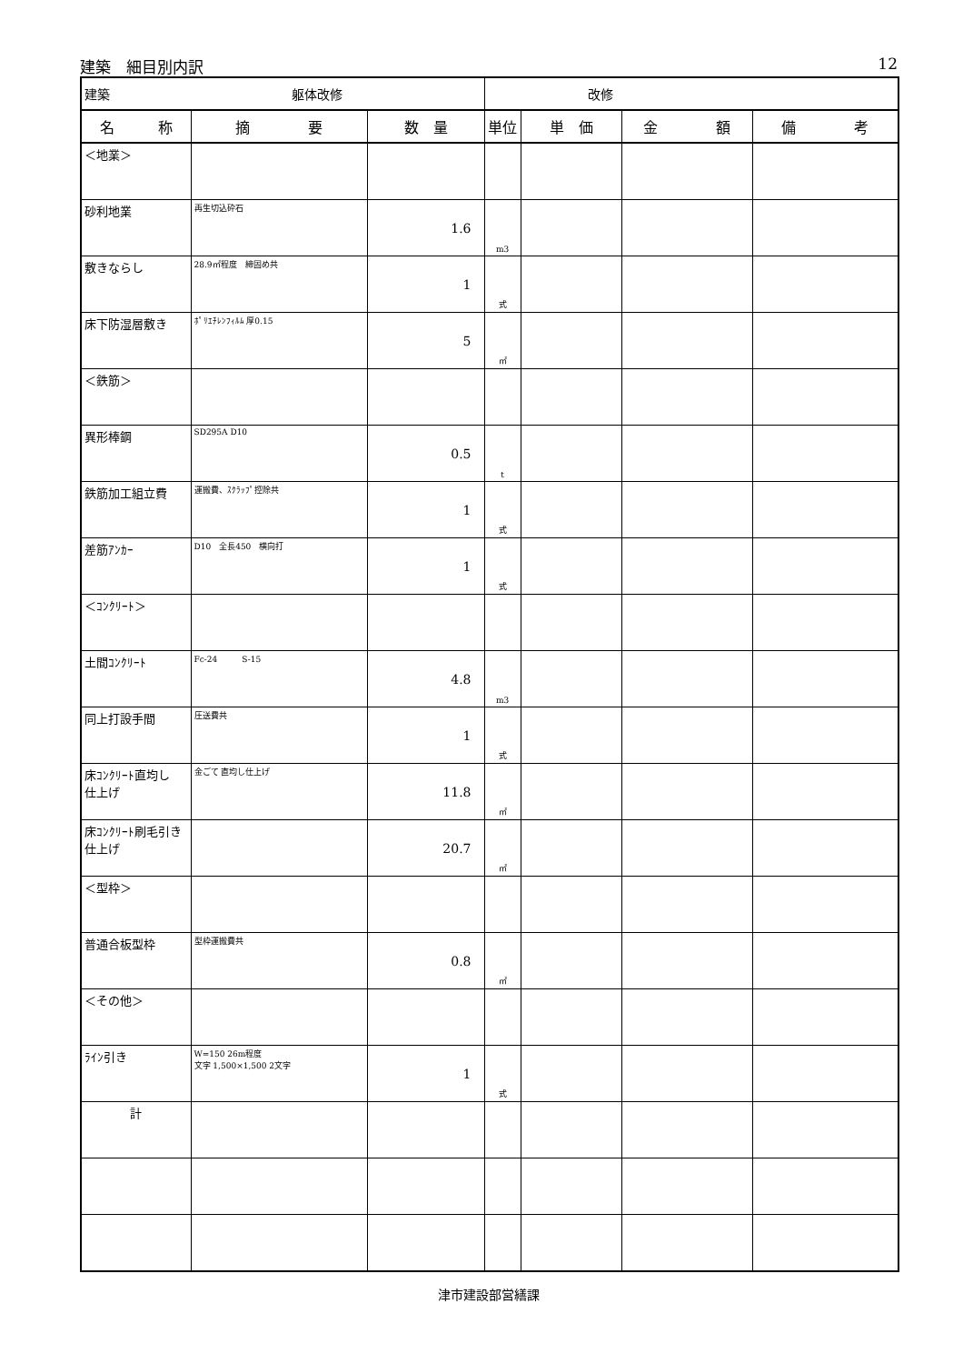建築　細目別内訳 12
| 建築 躯体改修 | | | 改修 | | | |
| 名 称 | 摘 要 | 数 量 | 単位 | 単 価 | 金 額 | 備 考 |
| ＜地業＞ | | | | | | |
| 砂利地業 | 再生切込砕石 | 1.6 | m3 | | | |
| 敷きならし | 28.9㎡程度 締固め共 | 1 | 式 | | | |
| 床下防湿層敷き | ﾎﾟﾘｴﾁﾚﾝﾌｨﾙﾑ 厚0.15 | 5 | ㎡ | | | |
| ＜鉄筋＞ | | | | | | |
| 異形棒鋼 | SD295A D10 | 0.5 | t | | | |
| 鉄筋加工組立費 | 運搬費、ｽｸﾗｯﾌﾟ控除共 | 1 | 式 | | | |
| 差筋ｱﾝｶｰ | D10 全長450 横向打 | 1 | 式 | | | |
| ＜ｺﾝｸﾘｰﾄ＞ | | | | | | |
| 土間ｺﾝｸﾘｰﾄ | Fc-24 S-15 | 4.8 | m3 | | | |
| 同上打設手間 | 圧送費共 | 1 | 式 | | | |
| 床ｺﾝｸﾘｰﾄ直均し 仕上げ | 金ごて 直均し仕上げ | 11.8 | ㎡ | | | |
| 床ｺﾝｸﾘｰﾄ刷毛引き 仕上げ | | 20.7 | ㎡ | | | |
| ＜型枠＞ | | | | | | |
| 普通合板型枠 | 型枠運搬費共 | 0.8 | ㎡ | | | |
| ＜その他＞ | | | | | | |
| ﾗｲﾝ引き | W=150 26m程度 文字 1,500×1,500 2文字 | 1 | 式 | | | |
| 計 | | | | | | |
津市建設部営繕課